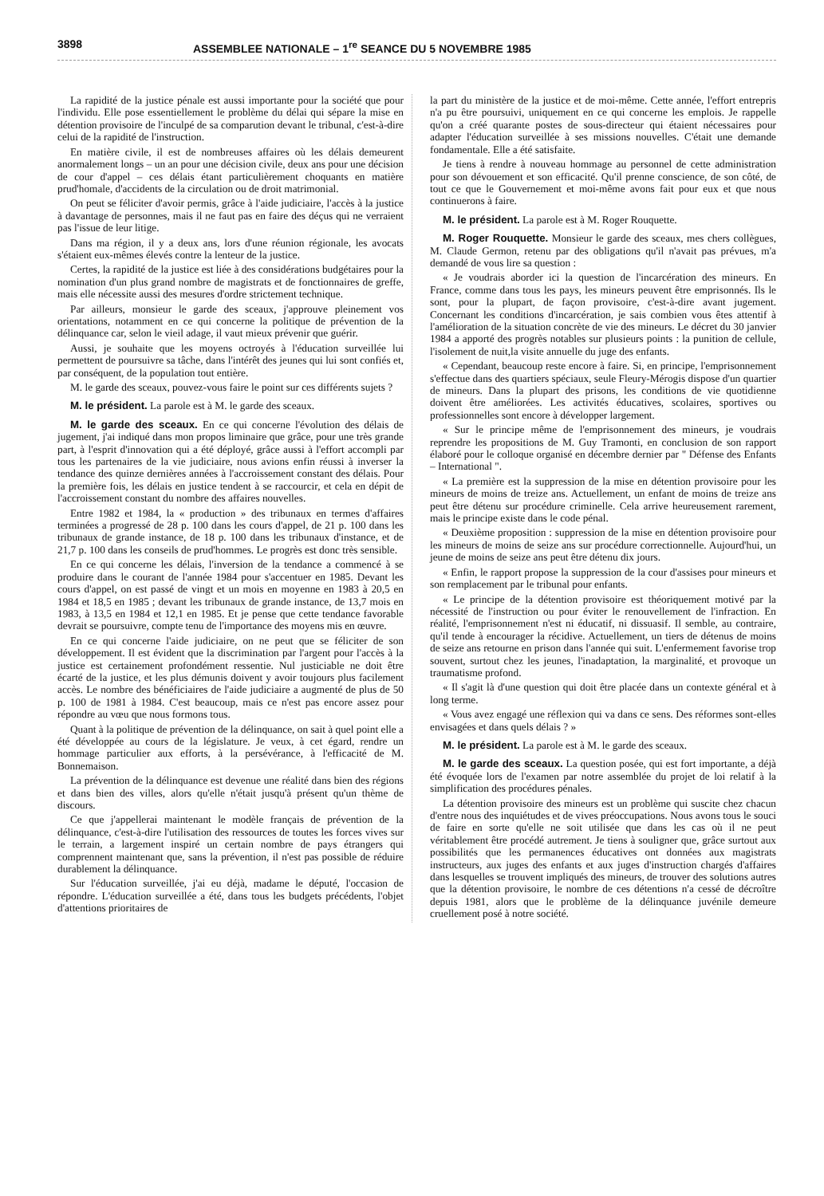3898 ASSEMBLEE NATIONALE – 1<sup>re</sup> SEANCE DU 5 NOVEMBRE 1985
La rapidité de la justice pénale est aussi importante pour la société que pour l'individu. Elle pose essentiellement le problème du délai qui sépare la mise en détention provisoire de l'inculpé de sa comparution devant le tribunal, c'est-à-dire celui de la rapidité de l'instruction.
En matière civile, il est de nombreuses affaires où les délais demeurent anormalement longs – un an pour une décision civile, deux ans pour une décision de cour d'appel – ces délais étant particulièrement choquants en matière prud'homale, d'accidents de la circulation ou de droit matrimonial.
On peut se féliciter d'avoir permis, grâce à l'aide judiciaire, l'accès à la justice à davantage de personnes, mais il ne faut pas en faire des déçus qui ne verraient pas l'issue de leur litige.
Dans ma région, il y a deux ans, lors d'une réunion régionale, les avocats s'étaient eux-mêmes élevés contre la lenteur de la justice.
Certes, la rapidité de la justice est liée à des considérations budgétaires pour la nomination d'un plus grand nombre de magistrats et de fonctionnaires de greffe, mais elle nécessite aussi des mesures d'ordre strictement technique.
Par ailleurs, monsieur le garde des sceaux, j'approuve pleinement vos orientations, notamment en ce qui concerne la politique de prévention de la délinquance car, selon le vieil adage, il vaut mieux prévenir que guérir.
Aussi, je souhaite que les moyens octroyés à l'éducation surveillée lui permettent de poursuivre sa tâche, dans l'intérêt des jeunes qui lui sont confiés et, par conséquent, de la population tout entière.
M. le garde des sceaux, pouvez-vous faire le point sur ces différents sujets ?
M. le président. La parole est à M. le garde des sceaux.
M. le garde des sceaux. En ce qui concerne l'évolution des délais de jugement, j'ai indiqué dans mon propos liminaire que grâce, pour une très grande part, à l'esprit d'innovation qui a été déployé, grâce aussi à l'effort accompli par tous les partenaires de la vie judiciaire, nous avions enfin réussi à inverser la tendance des quinze dernières années à l'accroissement constant des délais. Pour la première fois, les délais en justice tendent à se raccourcir, et cela en dépit de l'accroissement constant du nombre des affaires nouvelles.
Entre 1982 et 1984, la « production » des tribunaux en termes d'affaires terminées a progressé de 28 p. 100 dans les cours d'appel, de 21 p. 100 dans les tribunaux de grande instance, de 18 p. 100 dans les tribunaux d'instance, et de 21,7 p. 100 dans les conseils de prud'hommes. Le progrès est donc très sensible.
En ce qui concerne les délais, l'inversion de la tendance a commencé à se produire dans le courant de l'année 1984 pour s'accentuer en 1985. Devant les cours d'appel, on est passé de vingt et un mois en moyenne en 1983 à 20,5 en 1984 et 18,5 en 1985 ; devant les tribunaux de grande instance, de 13,7 mois en 1983, à 13,5 en 1984 et 12,1 en 1985. Et je pense que cette tendance favorable devrait se poursuivre, compte tenu de l'importance des moyens mis en œuvre.
En ce qui concerne l'aide judiciaire, on ne peut que se féliciter de son développement. Il est évident que la discrimination par l'argent pour l'accès à la justice est certainement profondément ressentie. Nul justiciable ne doit être écarté de la justice, et les plus démunis doivent y avoir toujours plus facilement accès. Le nombre des bénéficiaires de l'aide judiciaire a augmenté de plus de 50 p. 100 de 1981 à 1984. C'est beaucoup, mais ce n'est pas encore assez pour répondre au vœu que nous formons tous.
Quant à la politique de prévention de la délinquance, on sait à quel point elle a été développée au cours de la législature. Je veux, à cet égard, rendre un hommage particulier aux efforts, à la persévérance, à l'efficacité de M. Bonnemaison.
La prévention de la délinquance est devenue une réalité dans bien des régions et dans bien des villes, alors qu'elle n'était jusqu'à présent qu'un thème de discours.
Ce que j'appellerai maintenant le modèle français de prévention de la délinquance, c'est-à-dire l'utilisation des ressources de toutes les forces vives sur le terrain, a largement inspiré un certain nombre de pays étrangers qui comprennent maintenant que, sans la prévention, il n'est pas possible de réduire durablement la délinquance.
Sur l'éducation surveillée, j'ai eu déjà, madame le député, l'occasion de répondre. L'éducation surveillée a été, dans tous les budgets précédents, l'objet d'attentions prioritaires de
la part du ministère de la justice et de moi-même. Cette année, l'effort entrepris n'a pu être poursuivi, uniquement en ce qui concerne les emplois. Je rappelle qu'on a créé quarante postes de sous-directeur qui étaient nécessaires pour adapter l'éducation surveillée à ses missions nouvelles. C'était une demande fondamentale. Elle a été satisfaite.
Je tiens à rendre à nouveau hommage au personnel de cette administration pour son dévouement et son efficacité. Qu'il prenne conscience, de son côté, de tout ce que le Gouvernement et moi-même avons fait pour eux et que nous continuerons à faire.
M. le président. La parole est à M. Roger Rouquette.
M. Roger Rouquette. Monsieur le garde des sceaux, mes chers collègues, M. Claude Germon, retenu par des obligations qu'il n'avait pas prévues, m'a demandé de vous lire sa question :
« Je voudrais aborder ici la question de l'incarcération des mineurs. En France, comme dans tous les pays, les mineurs peuvent être emprisonnés. Ils le sont, pour la plupart, de façon provisoire, c'est-à-dire avant jugement. Concernant les conditions d'incarcération, je sais combien vous êtes attentif à l'amélioration de la situation concrète de vie des mineurs. Le décret du 30 janvier 1984 a apporté des progrès notables sur plusieurs points : la punition de cellule, l'isolement de nuit,la visite annuelle du juge des enfants.
« Cependant, beaucoup reste encore à faire. Si, en principe, l'emprisonnement s'effectue dans des quartiers spéciaux, seule Fleury-Mérogis dispose d'un quartier de mineurs. Dans la plupart des prisons, les conditions de vie quotidienne doivent être améliorées. Les activités éducatives, scolaires, sportives ou professionnelles sont encore à développer largement.
« Sur le principe même de l'emprisonnement des mineurs, je voudrais reprendre les propositions de M. Guy Tramonti, en conclusion de son rapport élaboré pour le colloque organisé en décembre dernier par " Défense des Enfants – International ".
« La première est la suppression de la mise en détention provisoire pour les mineurs de moins de treize ans. Actuellement, un enfant de moins de treize ans peut être détenu sur procédure criminelle. Cela arrive heureusement rarement, mais le principe existe dans le code pénal.
« Deuxième proposition : suppression de la mise en détention provisoire pour les mineurs de moins de seize ans sur procédure correctionnelle. Aujourd'hui, un jeune de moins de seize ans peut être détenu dix jours.
« Enfin, le rapport propose la suppression de la cour d'assises pour mineurs et son remplacement par le tribunal pour enfants.
« Le principe de la détention provisoire est théoriquement motivé par la nécessité de l'instruction ou pour éviter le renouvellement de l'infraction. En réalité, l'emprisonnement n'est ni éducatif, ni dissuasif. Il semble, au contraire, qu'il tende à encourager la récidive. Actuellement, un tiers de détenus de moins de seize ans retourne en prison dans l'année qui suit. L'enfermement favorise trop souvent, surtout chez les jeunes, l'inadaptation, la marginalité, et provoque un traumatisme profond.
« Il s'agit là d'une question qui doit être placée dans un contexte général et à long terme.
« Vous avez engagé une réflexion qui va dans ce sens. Des réformes sont-elles envisagées et dans quels délais ? »
M. le président. La parole est à M. le garde des sceaux.
M. le garde des sceaux. La question posée, qui est fort importante, a déjà été évoquée lors de l'examen par notre assemblée du projet de loi relatif à la simplification des procédures pénales.
La détention provisoire des mineurs est un problème qui suscite chez chacun d'entre nous des inquiétudes et de vives préoccupations. Nous avons tous le souci de faire en sorte qu'elle ne soit utilisée que dans les cas où il ne peut véritablement être procédé autrement. Je tiens à souligner que, grâce surtout aux possibilités que les permanences éducatives ont données aux magistrats instructeurs, aux juges des enfants et aux juges d'instruction chargés d'affaires dans lesquelles se trouvent impliqués des mineurs, de trouver des solutions autres que la détention provisoire, le nombre de ces détentions n'a cessé de décroître depuis 1981, alors que le problème de la délinquance juvénile demeure cruellement posé à notre société.